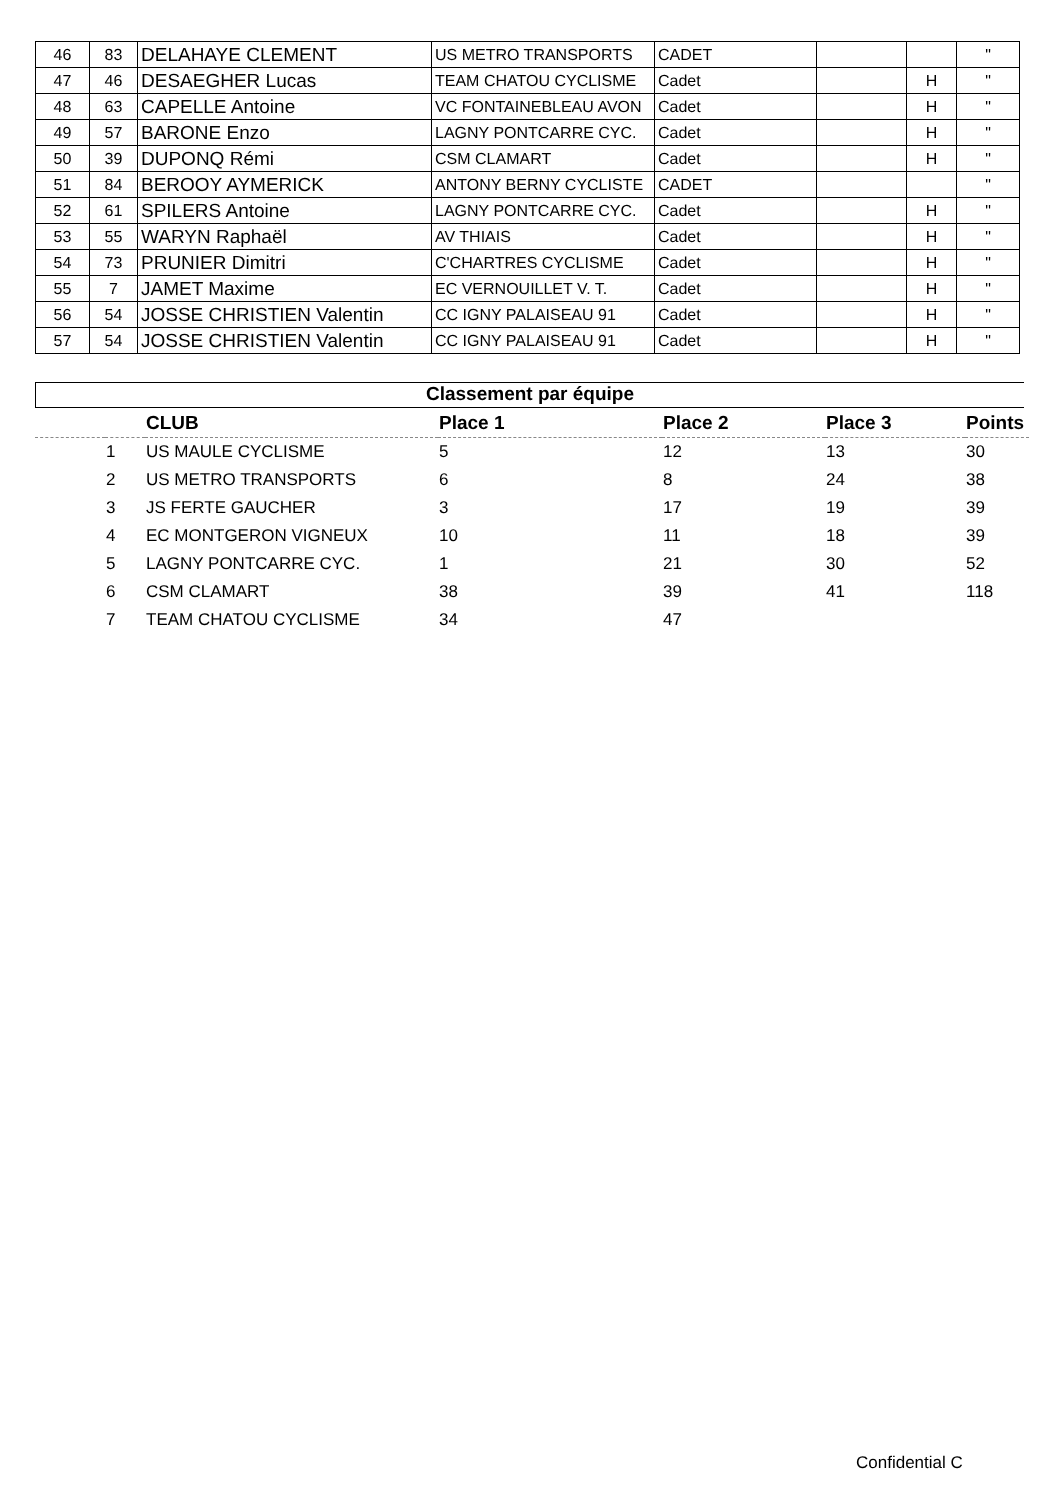| 46 | 83 | DELAHAYE CLEMENT | US METRO TRANSPORTS | CADET | | | " |
| 47 | 46 | DESAEGHER Lucas | TEAM CHATOU CYCLISME | Cadet | | H | " |
| 48 | 63 | CAPELLE Antoine | VC FONTAINEBLEAU AVON | Cadet | | H | " |
| 49 | 57 | BARONE Enzo | LAGNY PONTCARRE CYC. | Cadet | | H | " |
| 50 | 39 | DUPONQ Rémi | CSM CLAMART | Cadet | | H | " |
| 51 | 84 | BEROOY AYMERICK | ANTONY BERNY CYCLISTE | CADET | | | " |
| 52 | 61 | SPILERS Antoine | LAGNY PONTCARRE CYC. | Cadet | | H | " |
| 53 | 55 | WARYN Raphaël | AV THIAIS | Cadet | | H | " |
| 54 | 73 | PRUNIER Dimitri | C'CHARTRES CYCLISME | Cadet | | H | " |
| 55 | 7 | JAMET Maxime | EC VERNOUILLET V. T. | Cadet | | H | " |
| 56 | 54 | JOSSE CHRISTIEN Valentin | CC IGNY PALAISEAU 91 | Cadet | | H | " |
| 57 | 54 | JOSSE CHRISTIEN Valentin | CC IGNY PALAISEAU 91 | Cadet | | H | " |
Classement par équipe
| | | CLUB | Place 1 | Place 2 | Place 3 | Points |
| --- | --- | --- | --- | --- | --- | --- |
| | 1 | US MAULE CYCLISME | 5 | 12 | 13 | 30 |
| | 2 | US METRO TRANSPORTS | 6 | 8 | 24 | 38 |
| | 3 | JS FERTE GAUCHER | 3 | 17 | 19 | 39 |
| | 4 | EC MONTGERON VIGNEUX | 10 | 11 | 18 | 39 |
| | 5 | LAGNY PONTCARRE CYC. | 1 | 21 | 30 | 52 |
| | 6 | CSM CLAMART | 38 | 39 | 41 | 118 |
| | 7 | TEAM CHATOU CYCLISME | 34 | 47 | | |
Confidential C